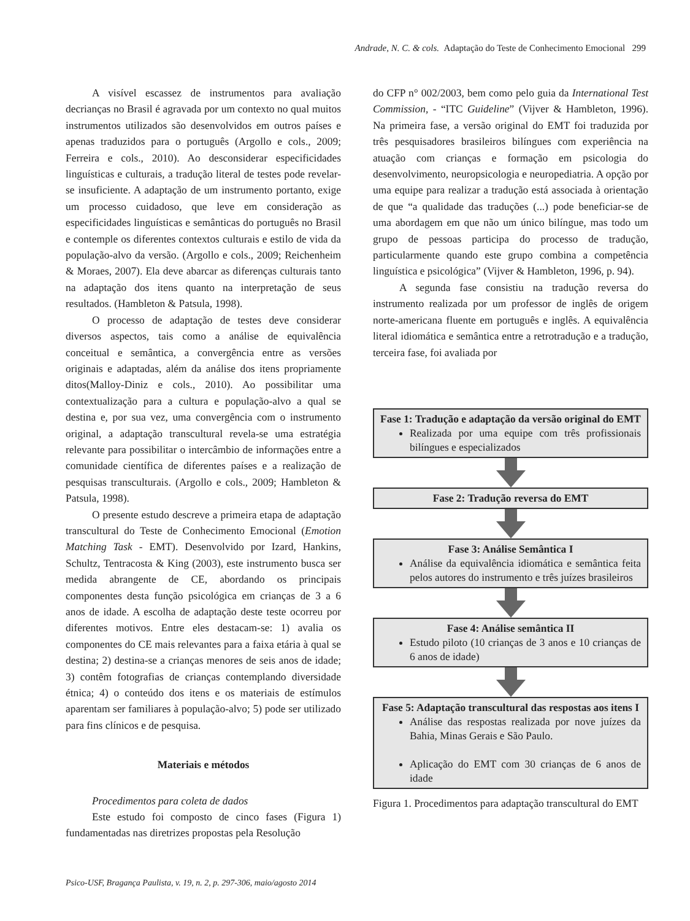Andrade, N. C. & cols. Adaptação do Teste de Conhecimento Emocional 299
A visível escassez de instrumentos para avaliação decrianças no Brasil é agravada por um contexto no qual muitos instrumentos utilizados são desenvolvidos em outros países e apenas traduzidos para o português (Argollo e cols., 2009; Ferreira e cols., 2010). Ao desconsiderar especificidades linguísticas e culturais, a tradução literal de testes pode revelar-se insuficiente. A adaptação de um instrumento portanto, exige um processo cuidadoso, que leve em consideração as especificidades linguísticas e semânticas do português no Brasil e contemple os diferentes contextos culturais e estilo de vida da população-alvo da versão. (Argollo e cols., 2009; Reichenheim & Moraes, 2007). Ela deve abarcar as diferenças culturais tanto na adaptação dos itens quanto na interpretação de seus resultados. (Hambleton & Patsula, 1998).
O processo de adaptação de testes deve considerar diversos aspectos, tais como a análise de equivalência conceitual e semântica, a convergência entre as versões originais e adaptadas, além da análise dos itens propriamente ditos(Malloy-Diniz e cols., 2010). Ao possibilitar uma contextualização para a cultura e população-alvo a qual se destina e, por sua vez, uma convergência com o instrumento original, a adaptação transcultural revela-se uma estratégia relevante para possibilitar o intercâmbio de informações entre a comunidade científica de diferentes países e a realização de pesquisas transculturais. (Argollo e cols., 2009; Hambleton & Patsula, 1998).
O presente estudo descreve a primeira etapa de adaptação transcultural do Teste de Conhecimento Emocional (Emotion Matching Task - EMT). Desenvolvido por Izard, Hankins, Schultz, Tentracosta & King (2003), este instrumento busca ser medida abrangente de CE, abordando os principais componentes desta função psicológica em crianças de 3 a 6 anos de idade. A escolha de adaptação deste teste ocorreu por diferentes motivos. Entre eles destacam-se: 1) avalia os componentes do CE mais relevantes para a faixa etária à qual se destina; 2) destina-se a crianças menores de seis anos de idade; 3) contêm fotografias de crianças contemplando diversidade étnica; 4) o conteúdo dos itens e os materiais de estímulos aparentam ser familiares à população-alvo; 5) pode ser utilizado para fins clínicos e de pesquisa.
Materiais e métodos
Procedimentos para coleta de dados
Este estudo foi composto de cinco fases (Figura 1) fundamentadas nas diretrizes propostas pela Resolução
do CFP n° 002/2003, bem como pelo guia da International Test Commission, - “ITC Guideline” (Vijver & Hambleton, 1996). Na primeira fase, a versão original do EMT foi traduzida por três pesquisadores brasileiros bilíngues com experiência na atuação com crianças e formação em psicologia do desenvolvimento, neuropsicologia e neuropediatria. A opção por uma equipe para realizar a tradução está associada à orientação de que “a qualidade das traduções (...) pode beneficiar-se de uma abordagem em que não um único bilíngue, mas todo um grupo de pessoas participa do processo de tradução, particularmente quando este grupo combina a competência linguística e psicológica” (Vijver & Hambleton, 1996, p. 94).
A segunda fase consistiu na tradução reversa do instrumento realizada por um professor de inglês de origem norte-americana fluente em português e inglês. A equivalência literal idiomática e semântica entre a retrotradução e a tradução, terceira fase, foi avaliada por
Fase 1: Tradução e adaptação da versão original do EMT
Realizada por uma equipe com três profissionais bilíngues e especializados
Fase 2: Tradução reversa do EMT
Fase 3: Análise Semântica I
Análise da equivalência idiomática e semântica feita pelos autores do instrumento e três juízes brasileiros
Fase 4: Análise semântica II
Estudo piloto (10 crianças de 3 anos e 10 crianças de 6 anos de idade)
Fase 5: Adaptação transcultural das respostas aos itens I
Análise das respostas realizada por nove juízes da Bahia, Minas Gerais e São Paulo.
Aplicação do EMT com 30 crianças de 6 anos de idade
Figura 1. Procedimentos para adaptação transcultural do EMT
Psico-USF, Bragança Paulista, v. 19, n. 2, p. 297-306, maio/agosto 2014